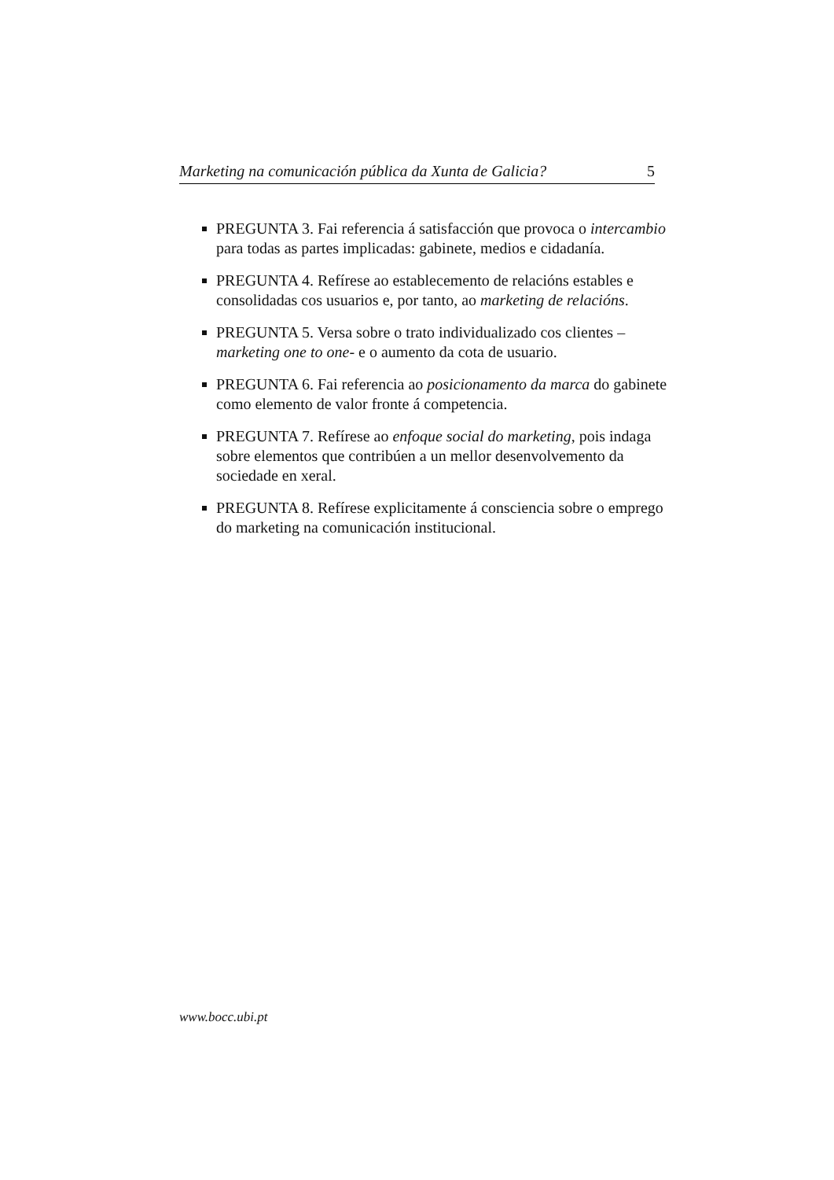Marketing na comunicación pública da Xunta de Galicia? 5
PREGUNTA 3. Fai referencia á satisfacción que provoca o intercambio para todas as partes implicadas: gabinete, medios e cidadanía.
PREGUNTA 4. Refírese ao establecemento de relacións estables e consolidadas cos usuarios e, por tanto, ao marketing de relacións.
PREGUNTA 5. Versa sobre o trato individualizado cos clientes –marketing one to one- e o aumento da cota de usuario.
PREGUNTA 6. Fai referencia ao posicionamento da marca do gabinete como elemento de valor fronte á competencia.
PREGUNTA 7. Refírese ao enfoque social do marketing, pois indaga sobre elementos que contribúen a un mellor desenvolvemento da sociedade en xeral.
PREGUNTA 8. Refírese explicitamente á consciencia sobre o emprego do marketing na comunicación institucional.
www.bocc.ubi.pt